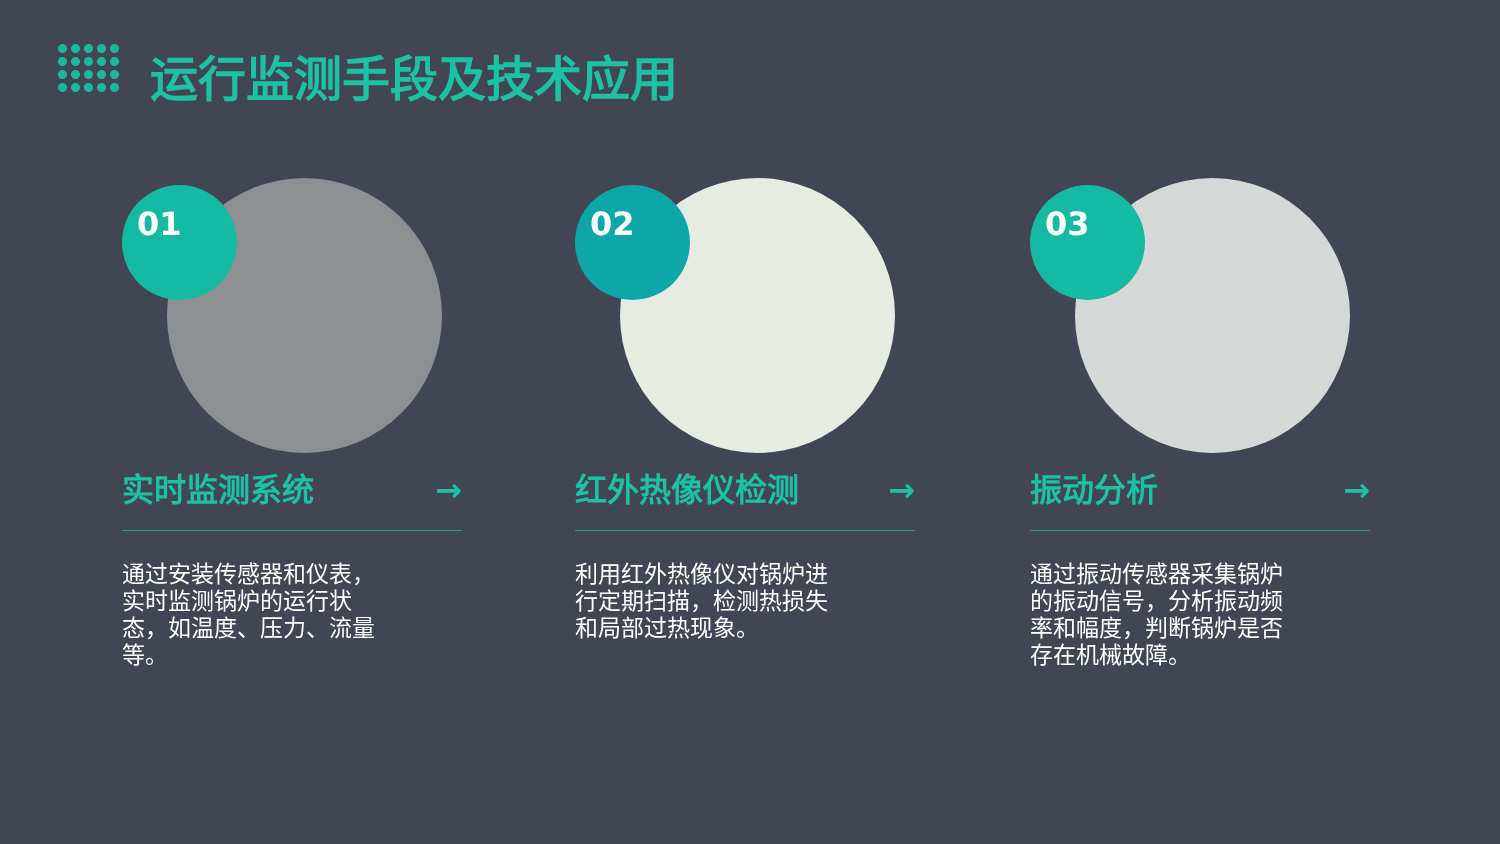运行监测手段及技术应用
01
实时监测系统 →
通过安装传感器和仪表，实时监测锅炉的运行状态，如温度、压力、流量等。
02
红外热像仪检测 →
利用红外热像仪对锅炉进行定期扫描，检测热损失和局部过热现象。
03
振动分析 →
通过振动传感器采集锅炉的振动信号，分析振动频率和幅度，判断锅炉是否存在机械故障。